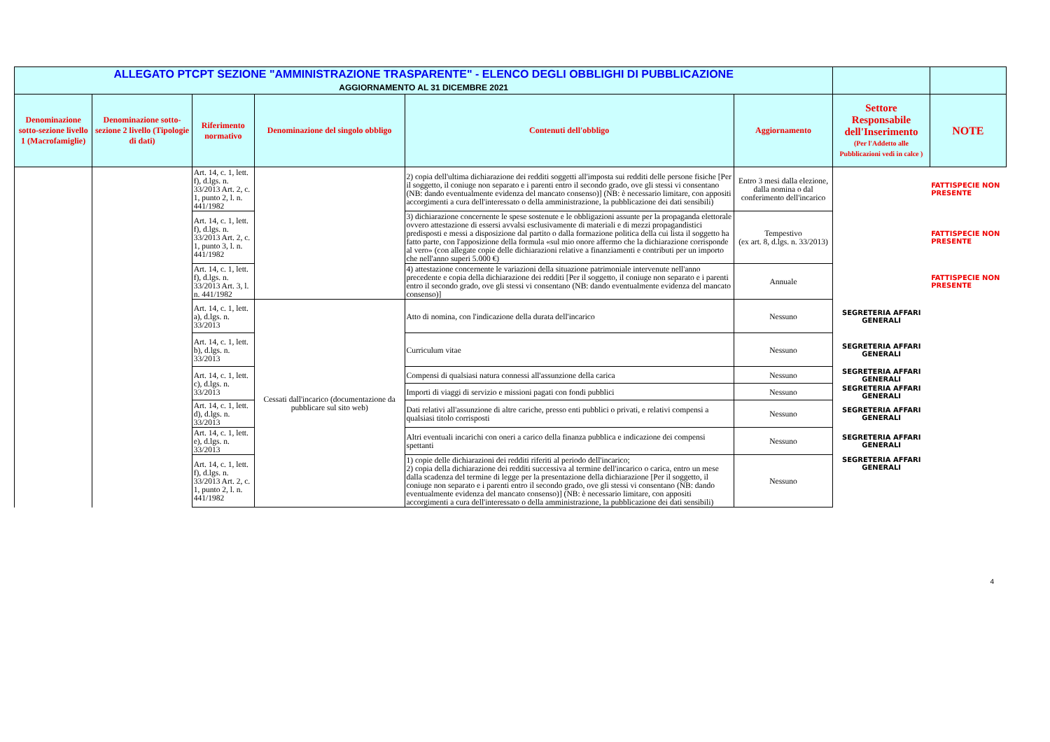| ALLEGATO PTCPT SEZIONE "AMMINISTRAZIONE TRASPARENTE" - ELENCO DEGLI OBBLIGHI DI PUBBLICAZIONE AGGIORNAMENTO AL 31 DICEMBRE 2021 | | | | | | | |
| Denominazione sotto-sezione livello 1 (Macrofamiglie) | Denominazione sotto-sezione 2 livello (Tipologie di dati) | Riferimento normativo | Denominazione del singolo obbligo | Contenuti dell'obbligo | Aggiornamento | Settore Responsabile dell'Inserimento (Per l'Addetto alle Pubblicazioni vedi in calce ) | NOTE |
| | | Art. 14, c. 1, lett. f), d.lgs. n. 33/2013 Art. 2, c. 1, punto 2, l. n. 441/1982 | | 2) copia dell'ultima dichiarazione dei redditi soggetti all'imposta sui redditi delle persone fisiche [Per il soggetto, il coniuge non separato e i parenti entro il secondo grado, ove gli stessi vi consentano (NB: dando eventualmente evidenza del mancato consenso)] (NB: è necessario limitare, con appositi accorgimenti a cura dell'interessato o della amministrazione, la pubblicazione dei dati sensibili) | Entro 3 mesi dalla elezione, dalla nomina o dal conferimento dell'incarico | | FATTISPECIE NON PRESENTE |
| | | Art. 14, c. 1, lett. f), d.lgs. n. 33/2013 Art. 2, c. 1, punto 3, l. n. 441/1982 | | 3) dichiarazione concernente le spese sostenute e le obbligazioni assunte per la propaganda elettorale ovvero attestazione di essersi avvalsi esclusivamente di materiali e di mezzi propagandistici predisposti e messi a disposizione dal partito o dalla formazione politica della cui lista il soggetto ha fatto parte, con l'apposizione della formula «sul mio onore affermo che la dichiarazione corrisponde al vero» (con allegate copie delle dichiarazioni relative a finanziamenti e contributi per un importo che nell'anno superi 5.000 €) | Tempestivo (ex art. 8, d.lgs. n. 33/2013) | | FATTISPECIE NON PRESENTE |
| | | Art. 14, c. 1, lett. f), d.lgs. n. 33/2013 Art. 3, l. n. 441/1982 | | 4) attestazione concernente le variazioni della situazione patrimoniale intervenute nell'anno precedente e copia della dichiarazione dei redditi [Per il soggetto, il coniuge non separato e i parenti entro il secondo grado, ove gli stessi vi consentano (NB: dando eventualmente evidenza del mancato consenso)] | Annuale | | FATTISPECIE NON PRESENTE |
| | | Art. 14, c. 1, lett. a), d.lgs. n. 33/2013 | Cessati dall'incarico (documentazione da pubblicare sul sito web) | Atto di nomina, con l'indicazione della durata dell'incarico | Nessuno | SEGRETERIA AFFARI GENERALI | |
| | | Art. 14, c. 1, lett. b), d.lgs. n. 33/2013 | | Curriculum vitae | Nessuno | SEGRETERIA AFFARI GENERALI | |
| | | Art. 14, c. 1, lett. c), d.lgs. n. 33/2013 | | Compensi di qualsiasi natura connessi all'assunzione della carica | Nessuno | SEGRETERIA AFFARI GENERALI | |
| | | | | Importi di viaggi di servizio e missioni pagati con fondi pubblici | Nessuno | SEGRETERIA AFFARI GENERALI | |
| | | Art. 14, c. 1, lett. d), d.lgs. n. 33/2013 | | Dati relativi all'assunzione di altre cariche, presso enti pubblici o privati, e relativi compensi a qualsiasi titolo corrisposti | Nessuno | SEGRETERIA AFFARI GENERALI | |
| | | Art. 14, c. 1, lett. e), d.lgs. n. 33/2013 | | Altri eventuali incarichi con oneri a carico della finanza pubblica e indicazione dei compensi spettanti | Nessuno | SEGRETERIA AFFARI GENERALI | |
| | | Art. 14, c. 1, lett. f), d.lgs. n. 33/2013 Art. 2, c. 1, punto 2, l. n. 441/1982 | | 1) copie delle dichiarazioni dei redditi riferiti al periodo dell'incarico; 2) copia della dichiarazione dei redditi successiva al termine dell'incarico o carica, entro un mese dalla scadenza del termine di legge per la presentazione della dichiarazione [Per il soggetto, il coniuge non separato e i parenti entro il secondo grado, ove gli stessi vi consentano (NB: dando eventualmente evidenza del mancato consenso)] (NB: è necessario limitare, con appositi accorgimenti a cura dell'interessato o della amministrazione, la pubblicazione dei dati sensibili) | Nessuno | SEGRETERIA AFFARI GENERALI | |
4